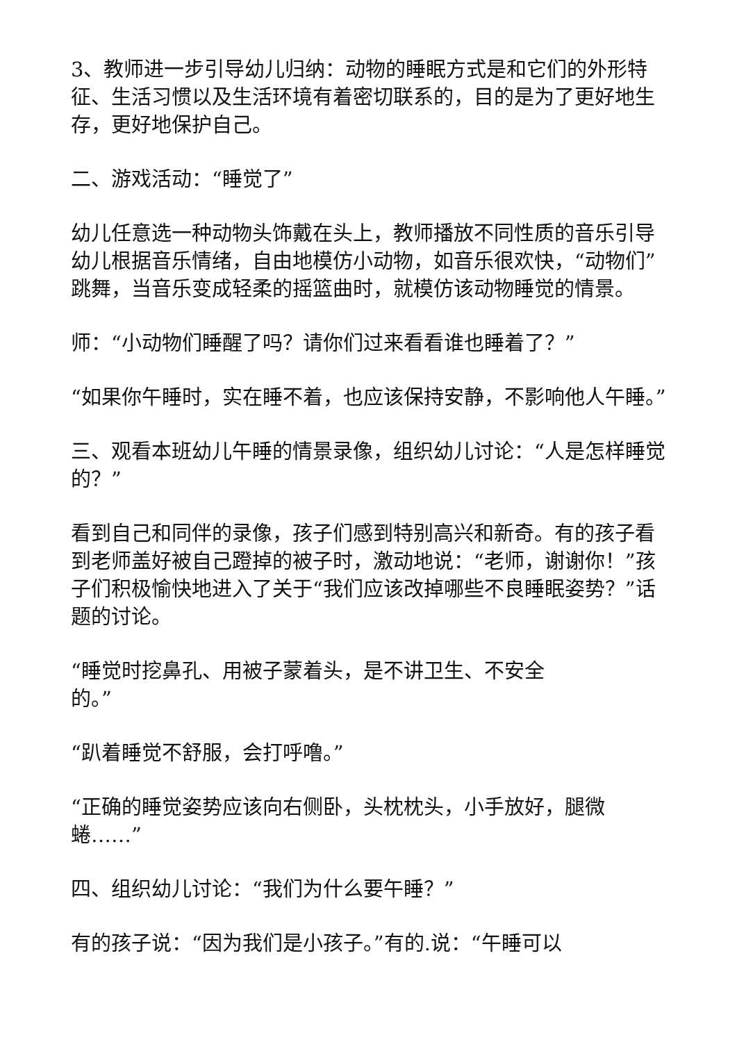3、教师进一步引导幼儿归纳：动物的睡眠方式是和它们的外形特征、生活习惯以及生活环境有着密切联系的，目的是为了更好地生存，更好地保护自己。
二、游戏活动：“睡觉了”
幼儿任意选一种动物头饰戴在头上，教师播放不同性质的音乐引导幼儿根据音乐情绪，自由地模仿小动物，如音乐很欢快，“动物们”跳舞，当音乐变成轻柔的摇篮曲时，就模仿该动物睡觉的情景。
师：“小动物们睡醒了吗？请你们过来看看谁也睡着了？”
“如果你午睡时，实在睡不着，也应该保持安静，不影响他人午睡。”
三、观看本班幼儿午睡的情景录像，组织幼儿讨论：“人是怎样睡觉的？”
看到自己和同伴的录像，孩子们感到特别高兴和新奇。有的孩子看到老师盖好被自己蹬掉的被子时，激动地说：“老师，谢谢你！”孩子们积极愉快地进入了关于“我们应该改掉哪些不良睡眠姿势？”话题的讨论。
“睡觉时挖鼻孔、用被子蒙着头，是不讲卫生、不安全
的。”
“趴着睡觉不舒服，会打呼噜。”
“正确的睡觉姿势应该向右侧卧，头枕枕头，小手放好，腿微蜷……”
四、组织幼儿讨论：“我们为什么要午睡？”
有的孩子说：“因为我们是小孩子。”有的.说：“午睡可以